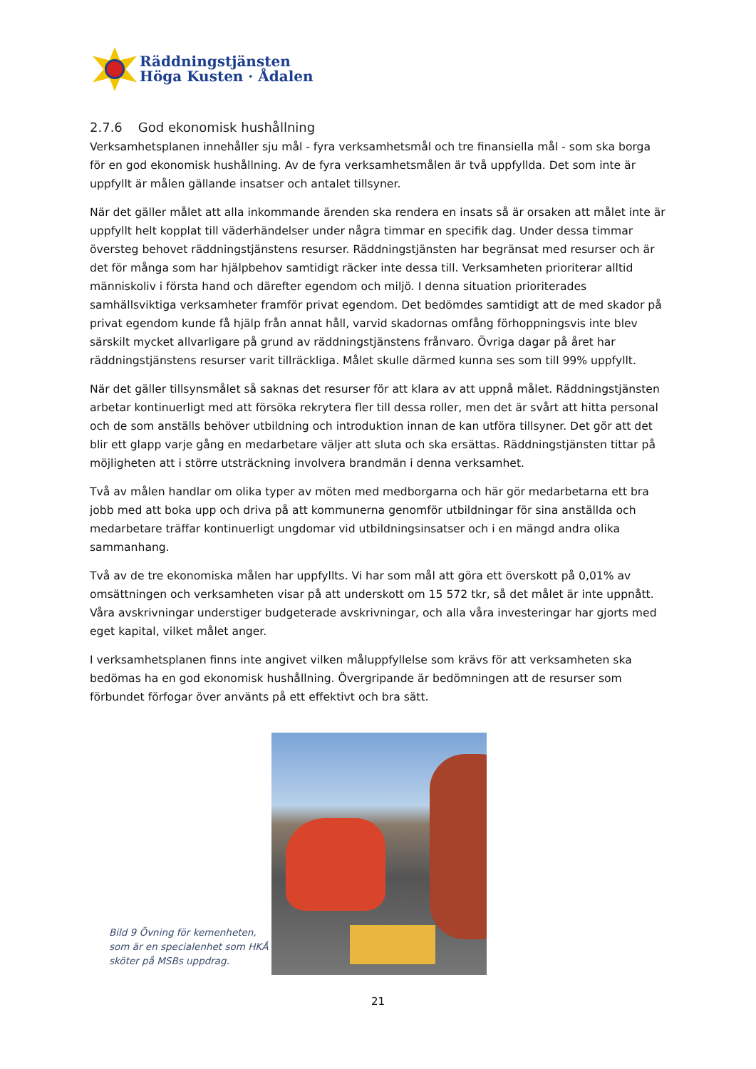Räddningstjänsten
Höga Kusten · Ådalen
2.7.6 God ekonomisk hushållning
Verksamhetsplanen innehåller sju mål - fyra verksamhetsmål och tre finansiella mål - som ska borga för en god ekonomisk hushållning. Av de fyra verksamhetsmålen är två uppfyllda. Det som inte är uppfyllt är målen gällande insatser och antalet tillsyner.
När det gäller målet att alla inkommande ärenden ska rendera en insats så är orsaken att målet inte är uppfyllt helt kopplat till väderhändelser under några timmar en specifik dag. Under dessa timmar översteg behovet räddningstjänstens resurser. Räddningstjänsten har begränsat med resurser och är det för många som har hjälpbehov samtidigt räcker inte dessa till. Verksamheten prioriterar alltid människoliv i första hand och därefter egendom och miljö. I denna situation prioriterades samhällsviktiga verksamheter framför privat egendom. Det bedömdes samtidigt att de med skador på privat egendom kunde få hjälp från annat håll, varvid skadornas omfång förhoppningsvis inte blev särskilt mycket allvarligare på grund av räddningstjänstens frånvaro. Övriga dagar på året har räddningstjänstens resurser varit tillräckliga. Målet skulle därmed kunna ses som till 99% uppfyllt.
När det gäller tillsynsmålet så saknas det resurser för att klara av att uppnå målet. Räddningstjänsten arbetar kontinuerligt med att försöka rekrytera fler till dessa roller, men det är svårt att hitta personal och de som anställs behöver utbildning och introduktion innan de kan utföra tillsyner. Det gör att det blir ett glapp varje gång en medarbetare väljer att sluta och ska ersättas. Räddningstjänsten tittar på möjligheten att i större utsträckning involvera brandmän i denna verksamhet.
Två av målen handlar om olika typer av möten med medborgarna och här gör medarbetarna ett bra jobb med att boka upp och driva på att kommunerna genomför utbildningar för sina anställda och medarbetare träffar kontinuerligt ungdomar vid utbildningsinsatser och i en mängd andra olika sammanhang.
Två av de tre ekonomiska målen har uppfyllts. Vi har som mål att göra ett överskott på 0,01% av omsättningen och verksamheten visar på att underskott om 15 572 tkr, så det målet är inte uppnått. Våra avskrivningar understiger budgeterade avskrivningar, och alla våra investeringar har gjorts med eget kapital, vilket målet anger.
I verksamhetsplanen finns inte angivet vilken måluppfyllelse som krävs för att verksamheten ska bedömas ha en god ekonomisk hushållning. Övergripande är bedömningen att de resurser som förbundet förfogar över använts på ett effektivt och bra sätt.
Bild 9 Övning för kemenheten, som är en specialenhet som HKÅ sköter på MSBs uppdrag.
21